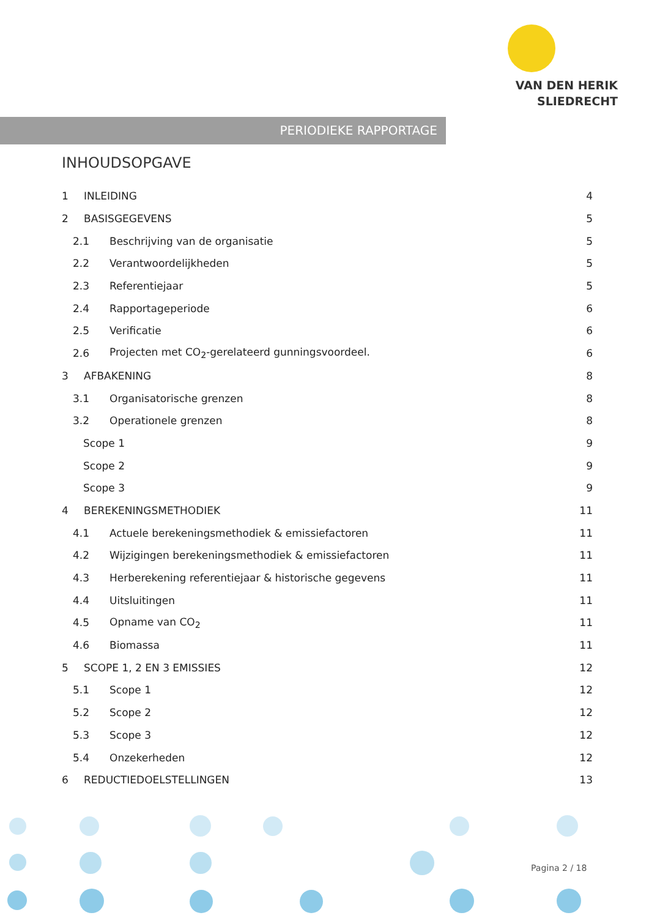VAN DEN HERIK
SLIEDRECHT
PERIODIEKE RAPPORTAGE
INHOUDSOPGAVE
1 INLEIDING 4
2 BASISGEGEVENS 5
2.1 Beschrijving van de organisatie 5
2.2 Verantwoordelijkheden 5
2.3 Referentiejaar 5
2.4 Rapportageperiode 6
2.5 Verificatie 6
2.6 Projecten met CO<sub>2</sub>-gerelateerd gunningsvoordeel. 6
3 AFBAKENING 8
3.1 Organisatorische grenzen 8
3.2 Operationele grenzen 8
Scope 1 9
Scope 2 9
Scope 3 9
4 BEREKENINGSMETHODIEK 11
4.1 Actuele berekeningsmethodiek & emissiefactoren 11
4.2 Wijzigingen berekeningsmethodiek & emissiefactoren 11
4.3 Herberekening referentiejaar & historische gegevens 11
4.4 Uitsluitingen 11
4.5 Opname van CO<sub>2</sub> 11
4.6 Biomassa 11
5 SCOPE 1, 2 EN 3 EMISSIES 12
5.1 Scope 1 12
5.2 Scope 2 12
5.3 Scope 3 12
5.4 Onzekerheden 12
6 REDUCTIEDOELSTELLINGEN 13
Pagina 2 / 18